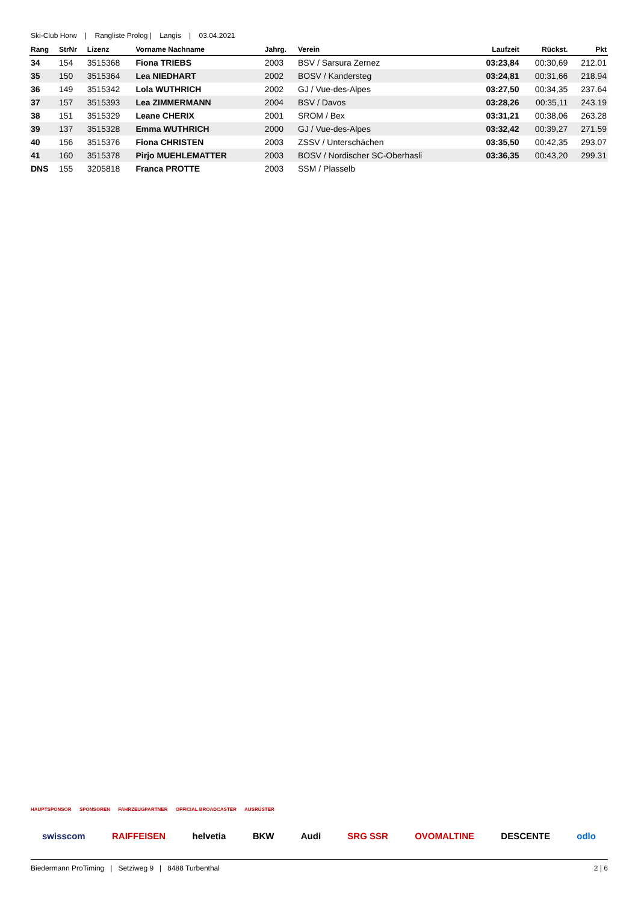Ski-Club Horw | Rangliste Prolog | Langis | 03.04.2021
| Rang | StrNr | Lizenz | Vorname Nachname | Jahrg. | Verein | Laufzeit | Rückst. | Pkt |
| --- | --- | --- | --- | --- | --- | --- | --- | --- |
| 34 | 154 | 3515368 | Fiona TRIEBS | 2003 | BSV / Sarsura Zernez | 03:23,84 | 00:30,69 | 212.01 |
| 35 | 150 | 3515364 | Lea NIEDHART | 2002 | BOSV / Kandersteg | 03:24,81 | 00:31,66 | 218.94 |
| 36 | 149 | 3515342 | Lola WUTHRICH | 2002 | GJ / Vue-des-Alpes | 03:27,50 | 00:34,35 | 237.64 |
| 37 | 157 | 3515393 | Lea ZIMMERMANN | 2004 | BSV / Davos | 03:28,26 | 00:35,11 | 243.19 |
| 38 | 151 | 3515329 | Leane CHERIX | 2001 | SROM / Bex | 03:31,21 | 00:38,06 | 263.28 |
| 39 | 137 | 3515328 | Emma WUTHRICH | 2000 | GJ / Vue-des-Alpes | 03:32,42 | 00:39,27 | 271.59 |
| 40 | 156 | 3515376 | Fiona CHRISTEN | 2003 | ZSSV / Unterschächen | 03:35,50 | 00:42,35 | 293.07 |
| 41 | 160 | 3515378 | Pirjo MUEHLEMATTER | 2003 | BOSV / Nordischer SC-Oberhasli | 03:36,35 | 00:43,20 | 299.31 |
| DNS | 155 | 3205818 | Franca PROTTE | 2003 | SSM / Plasselb | | | |
HAUPTSPONSOR SPONSOREN FAHRZEUGPARTNER OFFICIAL BROADCASTER AUSRÜSTER
swisscom RAIFFEISEN helvetia BKW Audi SRG SSR OVOMALTINE DESCENTE odlo
Biedermann ProTiming | Setziweg 9 | 8488 Turbenthal 2 | 6